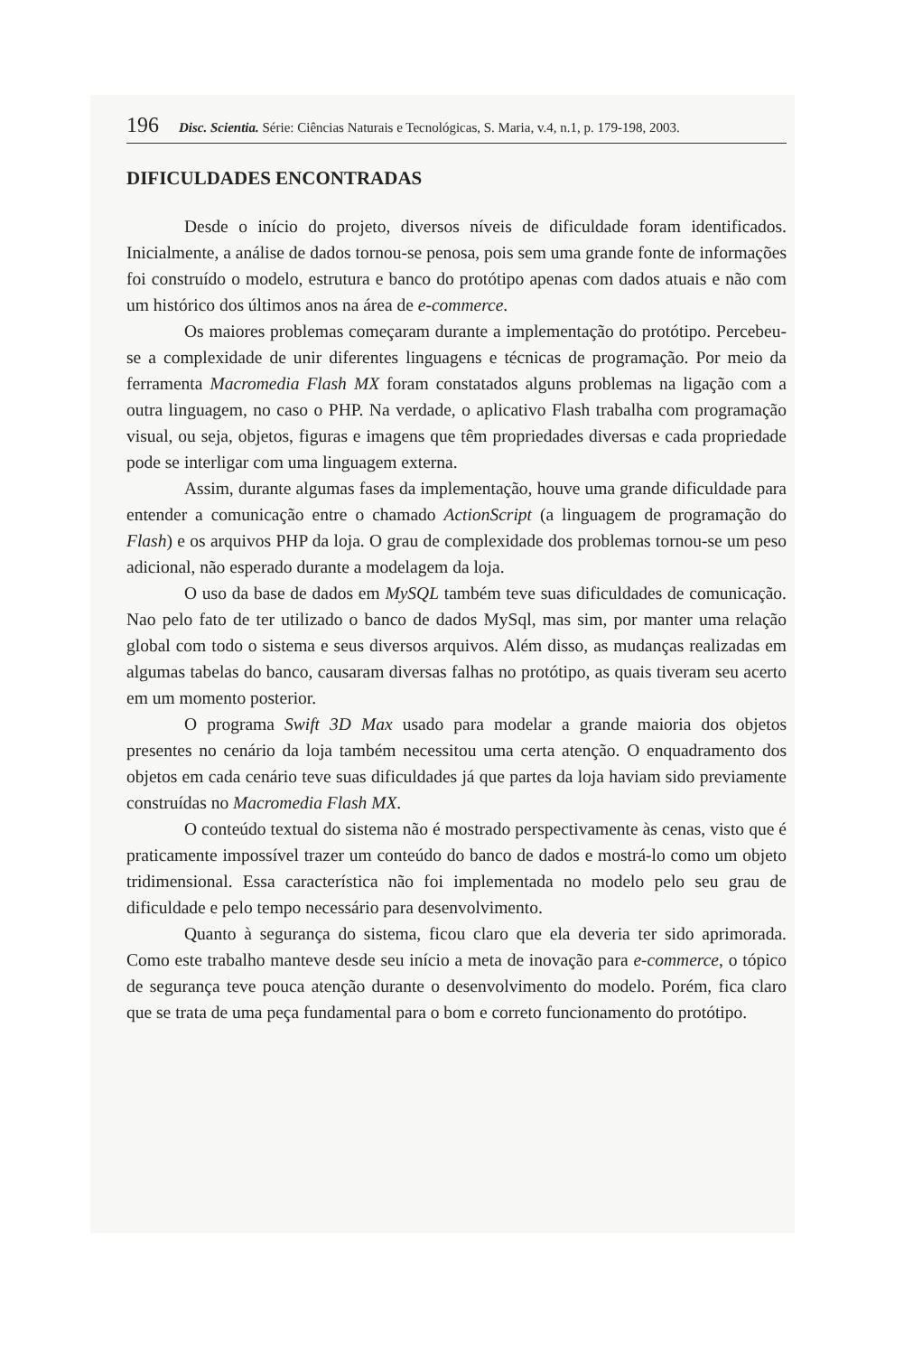196 Disc. Scientia. Série: Ciências Naturais e Tecnológicas, S. Maria, v.4, n.1, p. 179-198, 2003.
DIFICULDADES ENCONTRADAS
Desde o início do projeto, diversos níveis de dificuldade foram identificados. Inicialmente, a análise de dados tornou-se penosa, pois sem uma grande fonte de informações foi construído o modelo, estrutura e banco do protótipo apenas com dados atuais e não com um histórico dos últimos anos na área de e-commerce.
Os maiores problemas começaram durante a implementação do protótipo. Percebeu-se a complexidade de unir diferentes linguagens e técnicas de programação. Por meio da ferramenta Macromedia Flash MX foram constatados alguns problemas na ligação com a outra linguagem, no caso o PHP. Na verdade, o aplicativo Flash trabalha com programação visual, ou seja, objetos, figuras e imagens que têm propriedades diversas e cada propriedade pode se interligar com uma linguagem externa.
Assim, durante algumas fases da implementação, houve uma grande dificuldade para entender a comunicação entre o chamado ActionScript (a linguagem de programação do Flash) e os arquivos PHP da loja. O grau de complexidade dos problemas tornou-se um peso adicional, não esperado durante a modelagem da loja.
O uso da base de dados em MySQL também teve suas dificuldades de comunicação. Nao pelo fato de ter utilizado o banco de dados MySql, mas sim, por manter uma relação global com todo o sistema e seus diversos arquivos. Além disso, as mudanças realizadas em algumas tabelas do banco, causaram diversas falhas no protótipo, as quais tiveram seu acerto em um momento posterior.
O programa Swift 3D Max usado para modelar a grande maioria dos objetos presentes no cenário da loja também necessitou uma certa atenção. O enquadramento dos objetos em cada cenário teve suas dificuldades já que partes da loja haviam sido previamente construídas no Macromedia Flash MX.
O conteúdo textual do sistema não é mostrado perspectivamente às cenas, visto que é praticamente impossível trazer um conteúdo do banco de dados e mostrá-lo como um objeto tridimensional. Essa característica não foi implementada no modelo pelo seu grau de dificuldade e pelo tempo necessário para desenvolvimento.
Quanto à segurança do sistema, ficou claro que ela deveria ter sido aprimorada. Como este trabalho manteve desde seu início a meta de inovação para e-commerce, o tópico de segurança teve pouca atenção durante o desenvolvimento do modelo. Porém, fica claro que se trata de uma peça fundamental para o bom e correto funcionamento do protótipo.